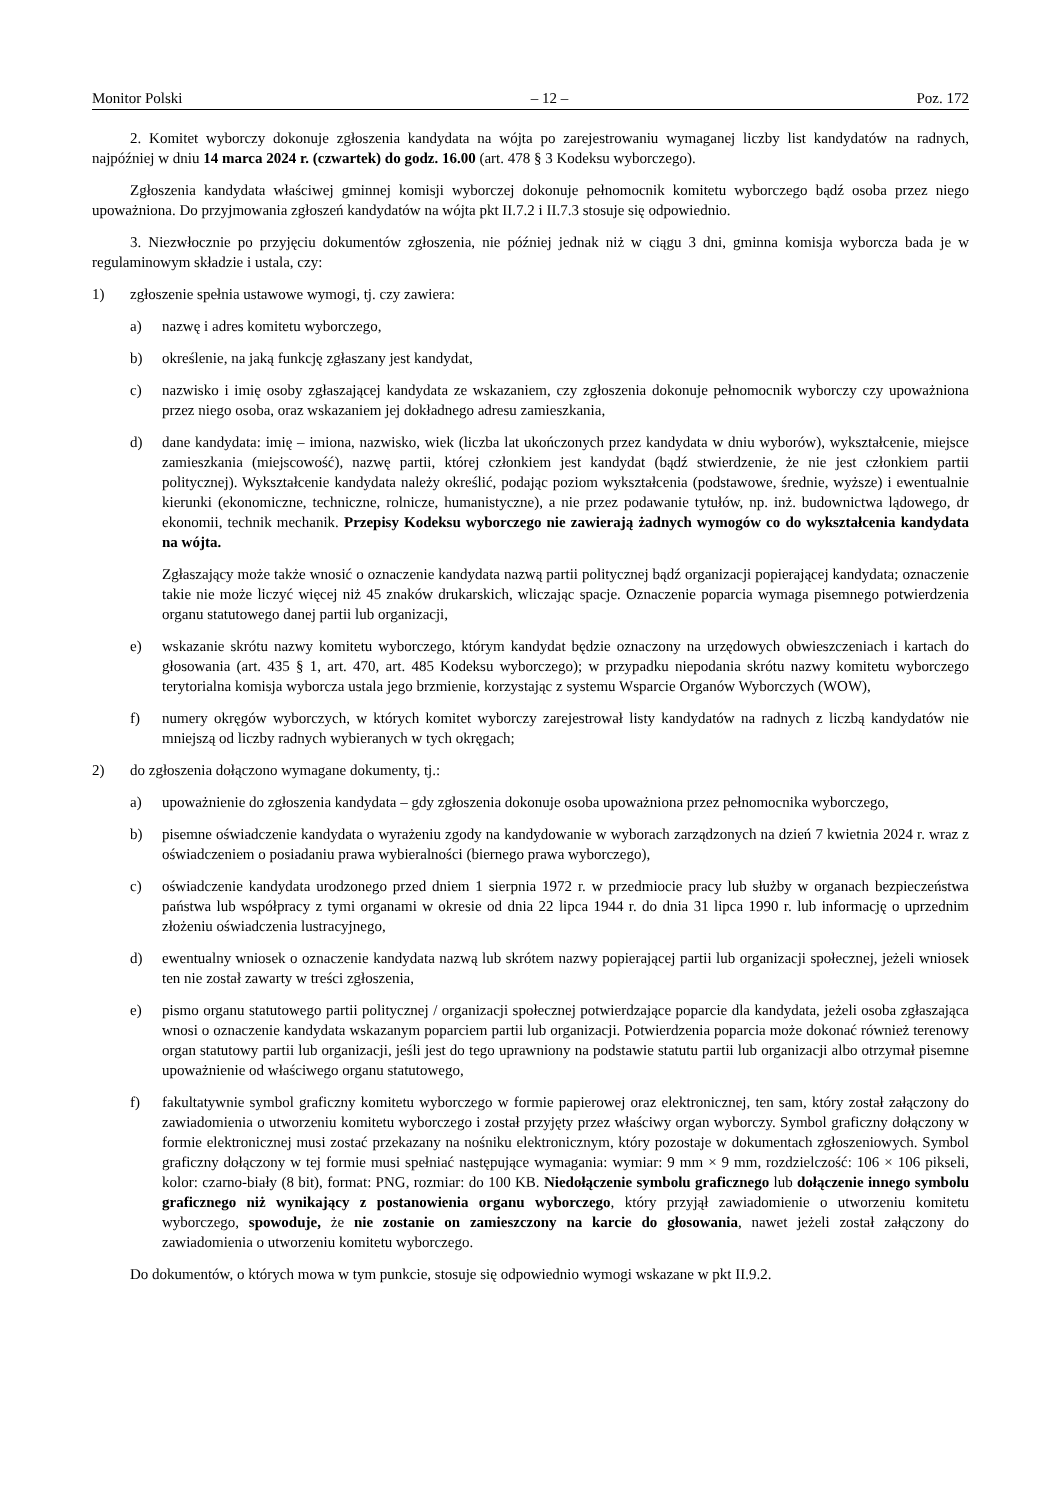Monitor Polski – 12 – Poz. 172
2. Komitet wyborczy dokonuje zgłoszenia kandydata na wójta po zarejestrowaniu wymaganej liczby list kandydatów na radnych, najpóźniej w dniu 14 marca 2024 r. (czwartek) do godz. 16.00 (art. 478 § 3 Kodeksu wyborczego).
Zgłoszenia kandydata właściwej gminnej komisji wyborczej dokonuje pełnomocnik komitetu wyborczego bądź osoba przez niego upoważniona. Do przyjmowania zgłoszeń kandydatów na wójta pkt II.7.2 i II.7.3 stosuje się odpowiednio.
3. Niezwłocznie po przyjęciu dokumentów zgłoszenia, nie później jednak niż w ciągu 3 dni, gminna komisja wyborcza bada je w regulaminowym składzie i ustala, czy:
1) zgłoszenie spełnia ustawowe wymogi, tj. czy zawiera:
a) nazwę i adres komitetu wyborczego,
b) określenie, na jaką funkcję zgłaszany jest kandydat,
c) nazwisko i imię osoby zgłaszającej kandydata ze wskazaniem, czy zgłoszenia dokonuje pełnomocnik wyborczy czy upoważniona przez niego osoba, oraz wskazaniem jej dokładnego adresu zamieszkania,
d) dane kandydata: imię – imiona, nazwisko, wiek (liczba lat ukończonych przez kandydata w dniu wyborów), wykształcenie, miejsce zamieszkania (miejscowość), nazwę partii, której członkiem jest kandydat (bądź stwierdzenie, że nie jest członkiem partii politycznej). Wykształcenie kandydata należy określić, podając poziom wykształcenia (podstawowe, średnie, wyższe) i ewentualnie kierunki (ekonomiczne, techniczne, rolnicze, humanistyczne), a nie przez podawanie tytułów, np. inż. budownictwa lądowego, dr ekonomii, technik mechanik. Przepisy Kodeksu wyborczego nie zawierają żadnych wymogów co do wykształcenia kandydata na wójta.
Zgłaszający może także wnosić o oznaczenie kandydata nazwą partii politycznej bądź organizacji popierającej kandydata; oznaczenie takie nie może liczyć więcej niż 45 znaków drukarskich, wliczając spacje. Oznaczenie poparcia wymaga pisemnego potwierdzenia organu statutowego danej partii lub organizacji,
e) wskazanie skrótu nazwy komitetu wyborczego, którym kandydat będzie oznaczony na urzędowych obwieszczeniach i kartach do głosowania (art. 435 § 1, art. 470, art. 485 Kodeksu wyborczego); w przypadku niepodania skrótu nazwy komitetu wyborczego terytorialna komisja wyborcza ustala jego brzmienie, korzystając z systemu Wsparcie Organów Wyborczych (WOW),
f) numery okręgów wyborczych, w których komitet wyborczy zarejestrował listy kandydatów na radnych z liczbą kandydatów nie mniejszą od liczby radnych wybieranych w tych okręgach;
2) do zgłoszenia dołączono wymagane dokumenty, tj.:
a) upoważnienie do zgłoszenia kandydata – gdy zgłoszenia dokonuje osoba upoważniona przez pełnomocnika wyborczego,
b) pisemne oświadczenie kandydata o wyrażeniu zgody na kandydowanie w wyborach zarządzonych na dzień 7 kwietnia 2024 r. wraz z oświadczeniem o posiadaniu prawa wybieralności (biernego prawa wyborczego),
c) oświadczenie kandydata urodzonego przed dniem 1 sierpnia 1972 r. w przedmiocie pracy lub służby w organach bezpieczeństwa państwa lub współpracy z tymi organami w okresie od dnia 22 lipca 1944 r. do dnia 31 lipca 1990 r. lub informację o uprzednim złożeniu oświadczenia lustracyjnego,
d) ewentualny wniosek o oznaczenie kandydata nazwą lub skrótem nazwy popierającej partii lub organizacji społecznej, jeżeli wniosek ten nie został zawarty w treści zgłoszenia,
e) pismo organu statutowego partii politycznej / organizacji społecznej potwierdzające poparcie dla kandydata, jeżeli osoba zgłaszająca wnosi o oznaczenie kandydata wskazanym poparciem partii lub organizacji. Potwierdzenia poparcia może dokonać również terenowy organ statutowy partii lub organizacji, jeśli jest do tego uprawniony na podstawie statutu partii lub organizacji albo otrzymał pisemne upoważnienie od właściwego organu statutowego,
f) fakultatywnie symbol graficzny komitetu wyborczego w formie papierowej oraz elektronicznej, ten sam, który został załączony do zawiadomienia o utworzeniu komitetu wyborczego i został przyjęty przez właściwy organ wyborczy. Symbol graficzny dołączony w formie elektronicznej musi zostać przekazany na nośniku elektronicznym, który pozostaje w dokumentach zgłoszeniowych. Symbol graficzny dołączony w tej formie musi spełniać następujące wymagania: wymiar: 9 mm × 9 mm, rozdzielczość: 106 × 106 pikseli, kolor: czarno-biały (8 bit), format: PNG, rozmiar: do 100 KB. Niedołączenie symbolu graficznego lub dołączenie innego symbolu graficznego niż wynikający z postanowienia organu wyborczego, który przyjął zawiadomienie o utworzeniu komitetu wyborczego, spowoduje, że nie zostanie on zamieszczony na karcie do głosowania, nawet jeżeli został załączony do zawiadomienia o utworzeniu komitetu wyborczego.
Do dokumentów, o których mowa w tym punkcie, stosuje się odpowiednio wymogi wskazane w pkt II.9.2.